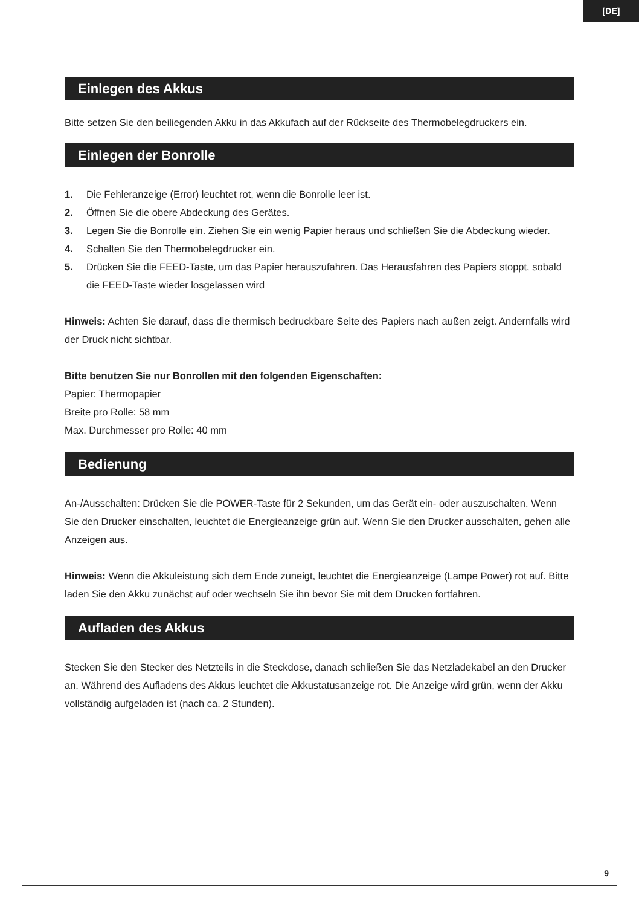[DE]
Einlegen des Akkus
Bitte setzen Sie den beiliegenden Akku in das Akkufach auf der Rückseite des Thermobelegdruckers ein.
Einlegen der Bonrolle
1. Die Fehleranzeige (Error) leuchtet rot, wenn die Bonrolle leer ist.
2. Öffnen Sie die obere Abdeckung des Gerätes.
3. Legen Sie die Bonrolle ein. Ziehen Sie ein wenig Papier heraus und schließen Sie die Abdeckung wieder.
4. Schalten Sie den Thermobelegdrucker ein.
5. Drücken Sie die FEED-Taste, um das Papier herauszufahren. Das Herausfahren des Papiers stoppt, sobald die FEED-Taste wieder losgelassen wird
Hinweis: Achten Sie darauf, dass die thermisch bedruckbare Seite des Papiers nach außen zeigt. Andernfalls wird der Druck nicht sichtbar.
Bitte benutzen Sie nur Bonrollen mit den folgenden Eigenschaften:
Papier: Thermopapier
Breite pro Rolle: 58 mm
Max. Durchmesser pro Rolle: 40 mm
Bedienung
An-/Ausschalten: Drücken Sie die POWER-Taste für 2 Sekunden, um das Gerät ein- oder auszuschalten. Wenn Sie den Drucker einschalten, leuchtet die Energieanzeige grün auf. Wenn Sie den Drucker ausschalten, gehen alle Anzeigen aus.
Hinweis: Wenn die Akkuleistung sich dem Ende zuneigt, leuchtet die Energieanzeige (Lampe Power) rot auf. Bitte laden Sie den Akku zunächst auf oder wechseln Sie ihn bevor Sie mit dem Drucken fortfahren.
Aufladen des Akkus
Stecken Sie den Stecker des Netzteils in die Steckdose, danach schließen Sie das Netzladekabel an den Drucker an. Während des Aufladens des Akkus leuchtet die Akkustatusanzeige rot. Die Anzeige wird grün, wenn der Akku vollständig aufgeladen ist (nach ca. 2 Stunden).
9